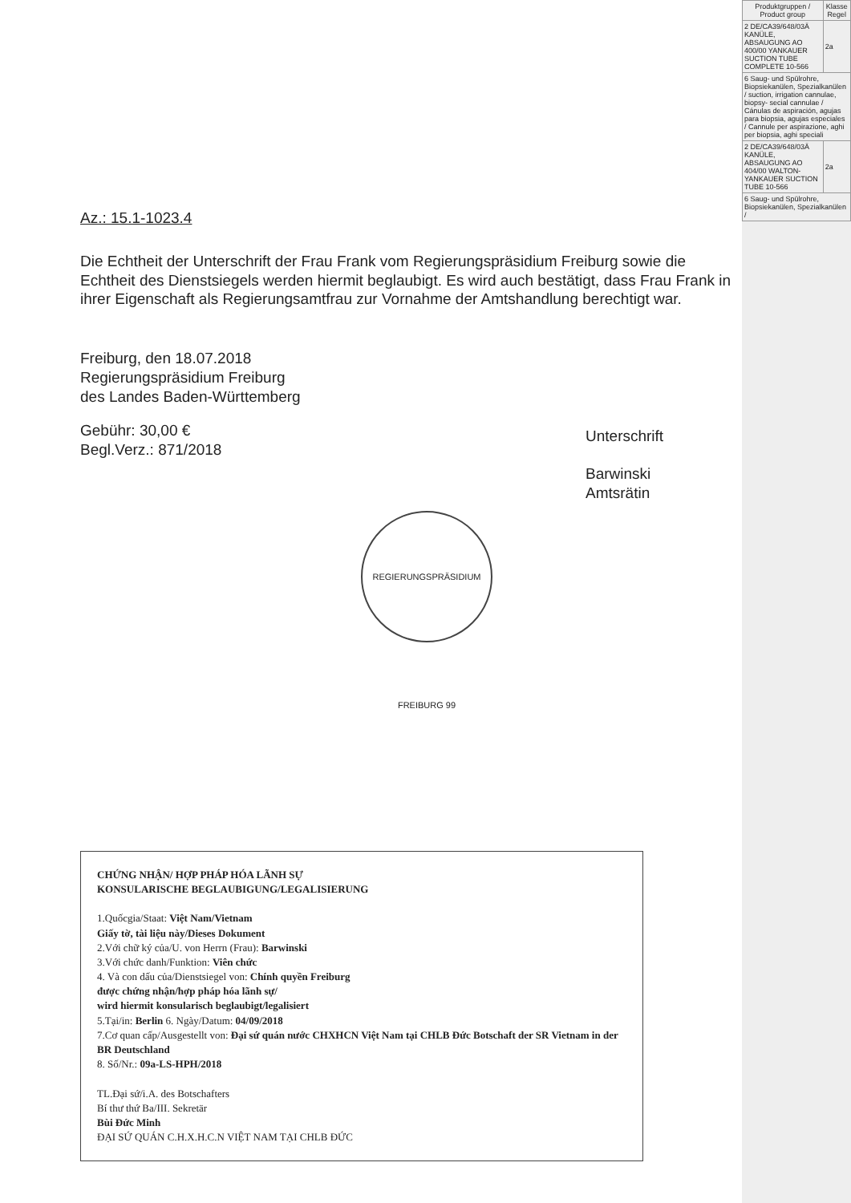Az.: 15.1-1023.4
Die Echtheit der Unterschrift der Frau Frank vom Regierungspräsidium Freiburg sowie die Echtheit des Dienstsiegels werden hiermit beglaubigt. Es wird auch bestätigt, dass Frau Frank in ihrer Eigenschaft als Regierungsamtfrau zur Vornahme der Amtshandlung berechtigt war.
Freiburg, den 18.07.2018
Regierungspräsidium Freiburg
des Landes Baden-Württemberg
Gebühr: 30,00 €
Begl.Verz.: 871/2018
Unterschrift
Barwinski
Amtsrätin
REGIERUNGSPRÄSIDIUM FREIBURG 99
CHỨNG NHẬN/ HỢP PHÁP HÓA LÃNH SỰ
KONSULARISCHE BEGLAUBIGUNG/LEGALISIERUNG
1.Quốcgia/Staat: Việt Nam/Vietnam
Giấy tờ, tài liệu này/Dieses Dokument
2.Với chữ ký của/U. von Herrn (Frau): Barwinski
3.Với chức danh/Funktion: Viên chức
4. Và con dấu của/Dienstsiegel von: Chính quyền Freiburg
được chứng nhận/hợp pháp hóa lãnh sự/
wird hiermit konsularisch beglaubigt/legalisiert
5.Tại/in: Berlin 6. Ngày/Datum: 04/09/2018
7.Cơ quan cấp/Ausgestellt von: Đại sứ quán nước CHXHCN Việt Nam tại CHLB Đức Botschaft der SR Vietnam in der BR Deutschland
8. Số/Nr.: 09a-LS-HPH/2018
TL.Đại sứ/i.A. des Botschafters
Bí thư thứ Ba/III. Sekretär
Bùi Đức Minh
ĐẠI SỨ QUÁN C.H.X.H.C.N VIỆT NAM TẠI CHLB ĐỨC
| Produktgruppen / Product group | Klasse Regel |
| --- | --- |
| 2 DE/CA39/648/03Ä KANÜLE, ABSAUGUNG AO 400/00 YANKAUER SUCTION TUBE COMPLETE 10-566 | 2a |
| 6 Saug- und Spülrohre, Biopsiekanülen, Spezialkanülen / suction, irrigation cannulae, biopsy- secial cannulae / Cánulas de aspiración, agujas para biopsia, agujas especiales / Cannule per aspirazione, aghi per biopsia, aghi speciali | |
| 2 DE/CA39/648/03Ä KANÜLE, ABSAUGUNG AO 404/00 WALTON-YANKAUER SUCTION TUBE 10-566 | 2a |
| 6 Saug- und Spülrohre, Biopsiekanülen, Spezialkanülen / | |